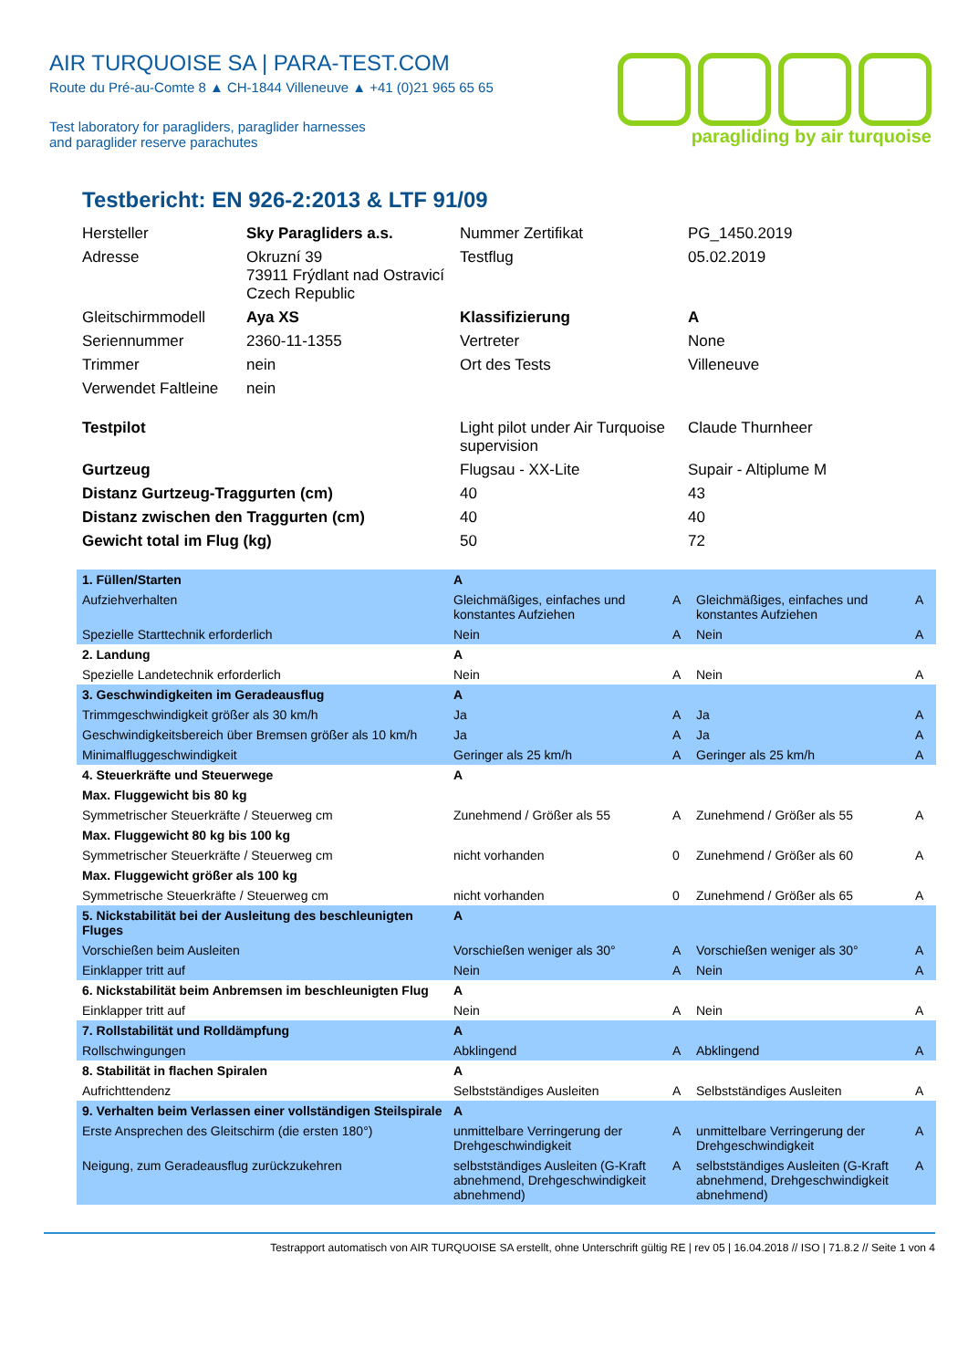AIR TURQUOISE SA | PARA-TEST.COM
Route du Pré-au-Comte 8 ▲ CH-1844 Villeneuve ▲ +41 (0)21 965 65 65
Test laboratory for paragliders, paraglider harnesses
and paraglider reserve parachutes
paragliding by air turquoise
Testbericht: EN 926-2:2013 & LTF 91/09
| Hersteller | Sky Paragliders a.s. | Nummer Zertifikat | PG_1450.2019 |
| Adresse | Okruzní 39 73911 Frýdlant nad Ostravicí Czech Republic | Testflug | 05.02.2019 |
| Gleitschirmmodell | Aya XS | Klassifizierung | A |
| Seriennummer | 2360-11-1355 | Vertreter | None |
| Trimmer | nein | Ort des Tests | Villeneuve |
| Verwendet Faltleine | nein | | |
| Testpilot | | Light pilot under Air Turquoise supervision | Claude Thurnheer |
| Gurtzeug | | Flugsau - XX-Lite | Supair - Altiplume M |
| Distanz Gurtzeug-Traggurten (cm) | | 40 | 43 |
| Distanz zwischen den Traggurten (cm) | | 40 | 40 |
| Gewicht total im Flug (kg) | | 50 | 72 |
| 1. Füllen/Starten | A | | | |
| Aufziehverhalten | Gleichmäßiges, einfaches und konstantes Aufziehen | A | Gleichmäßiges, einfaches und konstantes Aufziehen | A |
| Spezielle Starttechnik erforderlich | Nein | A | Nein | A |
| 2. Landung | A | | | |
| Spezielle Landetechnik erforderlich | Nein | A | Nein | A |
| 3. Geschwindigkeiten im Geradeausflug | A | | | |
| Trimmgeschwindigkeit größer als 30 km/h | Ja | A | Ja | A |
| Geschwindigkeitsbereich über Bremsen größer als 10 km/h | Ja | A | Ja | A |
| Minimalfluggeschwindigkeit | Geringer als 25 km/h | A | Geringer als 25 km/h | A |
| 4. Steuerkräfte und Steuerwege | A | | | |
| Max. Fluggewicht bis 80 kg | | | | |
| Symmetrischer Steuerkräfte / Steuerweg cm | Zunehmend / Größer als 55 | A | Zunehmend / Größer als 55 | A |
| Max. Fluggewicht 80 kg bis 100 kg | | | | |
| Symmetrischer Steuerkräfte / Steuerweg cm | nicht vorhanden | 0 | Zunehmend / Größer als 60 | A |
| Max. Fluggewicht größer als 100 kg | | | | |
| Symmetrische Steuerkräfte / Steuerweg cm | nicht vorhanden | 0 | Zunehmend / Größer als 65 | A |
| 5. Nickstabilität bei der Ausleitung des beschleunigten Fluges | A | | | |
| Vorschießen beim Ausleiten | Vorschießen weniger als 30° | A | Vorschießen weniger als 30° | A |
| Einklapper tritt auf | Nein | A | Nein | A |
| 6. Nickstabilität beim Anbremsen im beschleunigten Flug | A | | | |
| Einklapper tritt auf | Nein | A | Nein | A |
| 7. Rollstabilität und Rolldämpfung | A | | | |
| Rollschwingungen | Abklingend | A | Abklingend | A |
| 8. Stabilität in flachen Spiralen | A | | | |
| Aufrichttendenz | Selbstständiges Ausleiten | A | Selbstständiges Ausleiten | A |
| 9. Verhalten beim Verlassen einer vollständigen Steilspirale | A | | | |
| Erste Ansprechen des Gleitschirm (die ersten 180°) | unmittelbare Verringerung der Drehgeschwindigkeit | A | unmittelbare Verringerung der Drehgeschwindigkeit | A |
| Neigung, zum Geradeausflug zurückzukehren | selbstständiges Ausleiten (G-Kraft abnehmend, Drehgeschwindigkeit abnehmend) | A | selbstständiges Ausleiten (G-Kraft abnehmend, Drehgeschwindigkeit abnehmend) | A |
Testrapport automatisch von AIR TURQUOISE SA erstellt, ohne Unterschrift gültig RE | rev 05 | 16.04.2018 // ISO | 71.8.2 // Seite 1 von 4